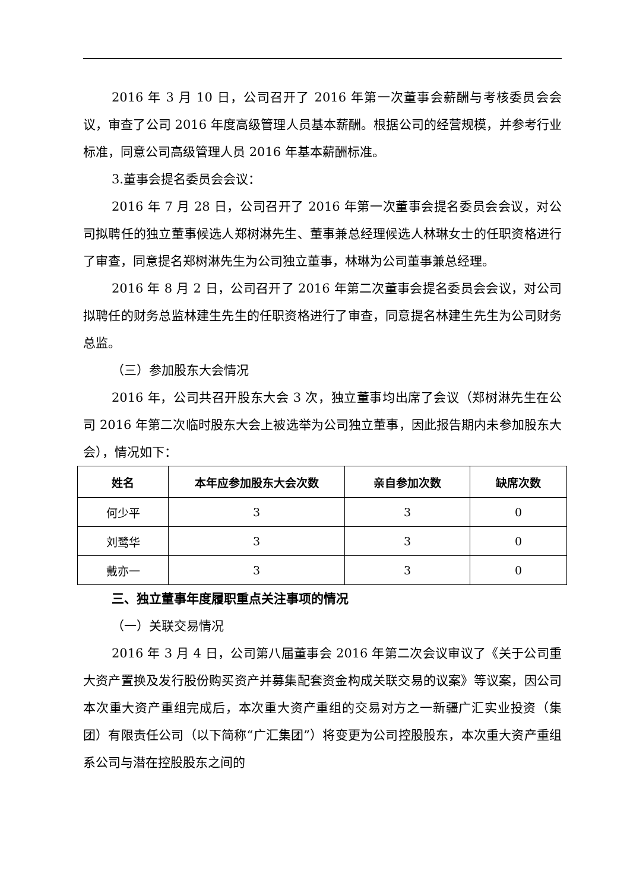2016 年 3 月 10 日，公司召开了 2016 年第一次董事会薪酬与考核委员会会议，审查了公司 2016 年度高级管理人员基本薪酬。根据公司的经营规模，并参考行业标准，同意公司高级管理人员 2016 年基本薪酬标准。
3.董事会提名委员会会议：
2016 年 7 月 28 日，公司召开了 2016 年第一次董事会提名委员会会议，对公司拟聘任的独立董事候选人郑树淋先生、董事兼总经理候选人林琳女士的任职资格进行了审查，同意提名郑树淋先生为公司独立董事，林琳为公司董事兼总经理。
2016 年 8 月 2 日，公司召开了 2016 年第二次董事会提名委员会会议，对公司拟聘任的财务总监林建生先生的任职资格进行了审查，同意提名林建生先生为公司财务总监。
（三）参加股东大会情况
2016 年，公司共召开股东大会 3 次，独立董事均出席了会议（郑树淋先生在公司 2016 年第二次临时股东大会上被选举为公司独立董事，因此报告期内未参加股东大会），情况如下：
| 姓名 | 本年应参加股东大会次数 | 亲自参加次数 | 缺席次数 |
| --- | --- | --- | --- |
| 何少平 | 3 | 3 | 0 |
| 刘鹭华 | 3 | 3 | 0 |
| 戴亦一 | 3 | 3 | 0 |
三、独立董事年度履职重点关注事项的情况
（一）关联交易情况
2016 年 3 月 4 日，公司第八届董事会 2016 年第二次会议审议了《关于公司重大资产置换及发行股份购买资产并募集配套资金构成关联交易的议案》等议案，因公司本次重大资产重组完成后，本次重大资产重组的交易对方之一新疆广汇实业投资（集团）有限责任公司（以下简称“广汇集团”）将变更为公司控股股东，本次重大资产重组系公司与潜在控股股东之间的